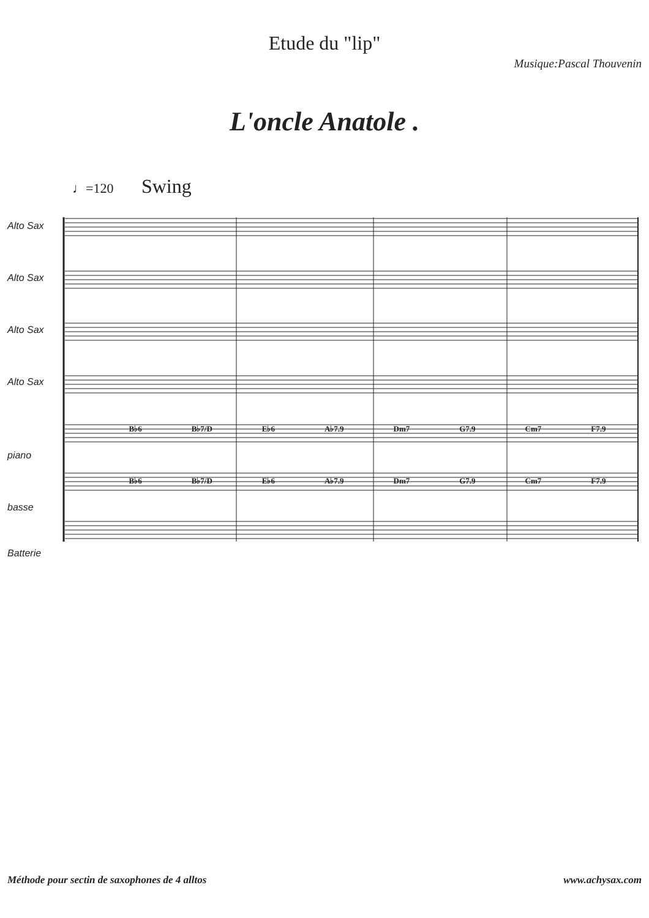Etude du "lip"
Musique:Pascal Thouvenin
L'oncle Anatole .
♩=120 Swing
Alto Sax Alto Sax Alto Sax Alto Sax
B♭6 B♭7/D E♭6 A♭7.9 Dm7 G7.9 Cm7 F7.9
piano
B♭6 B♭7/D E♭6 A♭7.9 Dm7 G7.9 Cm7 F7.9
basse Batterie
Méthode pour sectin de saxophones de 4 alltos www.achysax.com